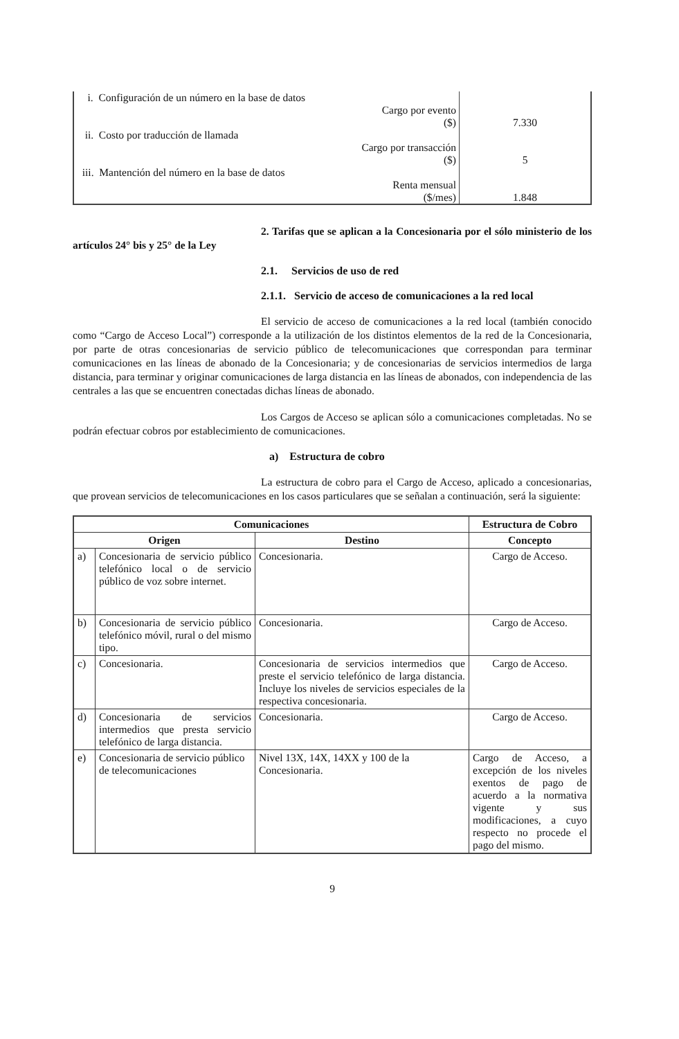| i. Configuración de un número en la base de datos ii. Costo por traducción de llamada iii. Mantención del número en la base de datos | Cargo por evento ($) Cargo por transacción ($) Renta mensual ($/mes) | 7.330 5 1.848 |
2. Tarifas que se aplican a la Concesionaria por el sólo ministerio de los artículos 24° bis y 25° de la Ley
2.1. Servicios de uso de red
2.1.1. Servicio de acceso de comunicaciones a la red local
El servicio de acceso de comunicaciones a la red local (también conocido como “Cargo de Acceso Local”) corresponde a la utilización de los distintos elementos de la red de la Concesionaria, por parte de otras concesionarias de servicio público de telecomunicaciones que correspondan para terminar comunicaciones en las líneas de abonado de la Concesionaria; y de concesionarias de servicios intermedios de larga distancia, para terminar y originar comunicaciones de larga distancia en las líneas de abonados, con independencia de las centrales a las que se encuentren conectadas dichas líneas de abonado.
Los Cargos de Acceso se aplican sólo a comunicaciones completadas. No se podrán efectuar cobros por establecimiento de comunicaciones.
a) Estructura de cobro
La estructura de cobro para el Cargo de Acceso, aplicado a concesionarias, que provean servicios de telecomunicaciones en los casos particulares que se señalan a continuación, será la siguiente:
| Comunicaciones | | | Estructura de Cobro |
| --- | --- | --- | --- |
| Origen | | Destino | Concepto |
| a) | Concesionaria de servicio público telefónico local o de servicio público de voz sobre internet. | Concesionaria. | Cargo de Acceso. |
| b) | Concesionaria de servicio público telefónico móvil, rural o del mismo tipo. | Concesionaria. | Cargo de Acceso. |
| c) | Concesionaria. | Concesionaria de servicios intermedios que preste el servicio telefónico de larga distancia. Incluye los niveles de servicios especiales de la respectiva concesionaria. | Cargo de Acceso. |
| d) | Concesionaria de servicios intermedios que presta servicio telefónico de larga distancia. | Concesionaria. | Cargo de Acceso. |
| e) | Concesionaria de servicio público de telecomunicaciones | Nivel 13X, 14X, 14XX y 100 de la Concesionaria. | Cargo de Acceso, a excepción de los niveles exentos de pago de acuerdo a la normativa vigente y sus modificaciones, a cuyo respecto no procede el pago del mismo. |
9